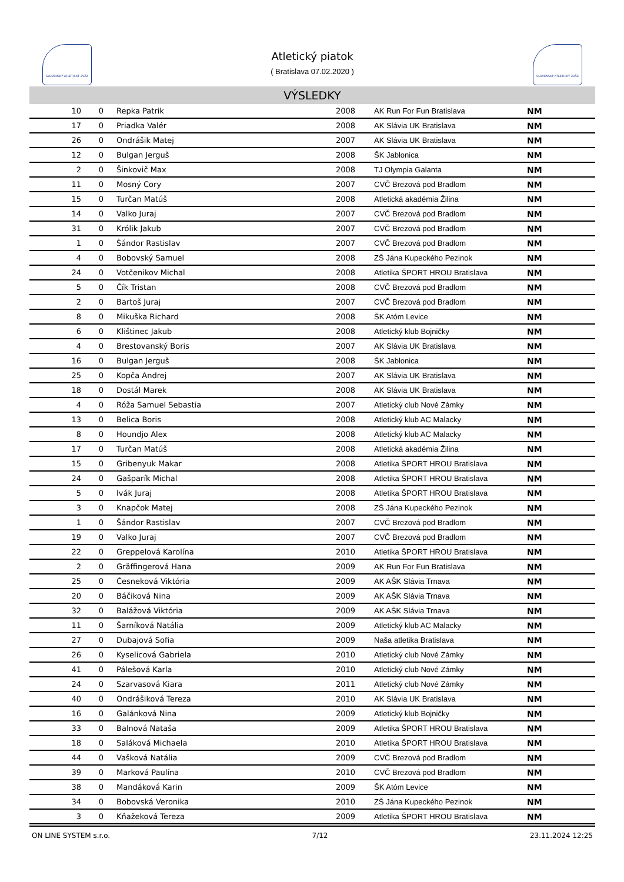SLOVENSKÝ ATLETICKÝ ZVÄZ SLOVENSKÝ ATLETICKÝ ZVÄZ
Atletický piatok
( Bratislava 07.02.2020 )
VÝSLEDKY
| 10 | 0 | Repka Patrik | 2008 | AK Run For Fun Bratislava | NM |
| 17 | 0 | Priadka Valér | 2008 | AK Slávia UK Bratislava | NM |
| 26 | 0 | Ondrášik Matej | 2007 | AK Slávia UK Bratislava | NM |
| 12 | 0 | Bulgan Jerguš | 2008 | ŠK Jablonica | NM |
| 2 | 0 | Šinkovič Max | 2008 | TJ Olympia Galanta | NM |
| 11 | 0 | Mosný Cory | 2007 | CVČ Brezová pod Bradlom | NM |
| 15 | 0 | Turčan Matúš | 2008 | Atletická akadémia Žilina | NM |
| 14 | 0 | Valko Juraj | 2007 | CVČ Brezová pod Bradlom | NM |
| 31 | 0 | Królik Jakub | 2007 | CVČ Brezová pod Bradlom | NM |
| 1 | 0 | Šándor Rastislav | 2007 | CVČ Brezová pod Bradlom | NM |
| 4 | 0 | Bobovský Samuel | 2008 | ZŠ Jána Kupeckého Pezinok | NM |
| 24 | 0 | Votčenikov Michal | 2008 | Atletika ŠPORT HROU Bratislava | NM |
| 5 | 0 | Čík Tristan | 2008 | CVČ Brezová pod Bradlom | NM |
| 2 | 0 | Bartoš Juraj | 2007 | CVČ Brezová pod Bradlom | NM |
| 8 | 0 | Mikuška Richard | 2008 | ŠK Atóm Levice | NM |
| 6 | 0 | Klištinec Jakub | 2008 | Atletický klub Bojničky | NM |
| 4 | 0 | Brestovanský Boris | 2007 | AK Slávia UK Bratislava | NM |
| 16 | 0 | Bulgan Jerguš | 2008 | ŠK Jablonica | NM |
| 25 | 0 | Kopča Andrej | 2007 | AK Slávia UK Bratislava | NM |
| 18 | 0 | Dostál Marek | 2008 | AK Slávia UK Bratislava | NM |
| 4 | 0 | Róža Samuel Sebastia | 2007 | Atletický club Nové Zámky | NM |
| 13 | 0 | Belica Boris | 2008 | Atletický klub AC Malacky | NM |
| 8 | 0 | Houndjo Alex | 2008 | Atletický klub AC Malacky | NM |
| 17 | 0 | Turčan Matúš | 2008 | Atletická akadémia Žilina | NM |
| 15 | 0 | Gribenyuk Makar | 2008 | Atletika ŠPORT HROU Bratislava | NM |
| 24 | 0 | Gašparík Michal | 2008 | Atletika ŠPORT HROU Bratislava | NM |
| 5 | 0 | Ivák Juraj | 2008 | Atletika ŠPORT HROU Bratislava | NM |
| 3 | 0 | Knapčok Matej | 2008 | ZŠ Jána Kupeckého Pezinok | NM |
| 1 | 0 | Šándor Rastislav | 2007 | CVČ Brezová pod Bradlom | NM |
| 19 | 0 | Valko Juraj | 2007 | CVČ Brezová pod Bradlom | NM |
| 22 | 0 | Greppelová Karolína | 2010 | Atletika ŠPORT HROU Bratislava | NM |
| 2 | 0 | Gräffingerová Hana | 2009 | AK Run For Fun Bratislava | NM |
| 25 | 0 | Česneková Viktória | 2009 | AK AŠK Slávia Trnava | NM |
| 20 | 0 | Báčiková Nina | 2009 | AK AŠK Slávia Trnava | NM |
| 32 | 0 | Balážová Viktória | 2009 | AK AŠK Slávia Trnava | NM |
| 11 | 0 | Šarníková Natália | 2009 | Atletický klub AC Malacky | NM |
| 27 | 0 | Dubajová Sofia | 2009 | Naša atletika Bratislava | NM |
| 26 | 0 | Kyselicová Gabriela | 2010 | Atletický club Nové Zámky | NM |
| 41 | 0 | Pálešová Karla | 2010 | Atletický club Nové Zámky | NM |
| 24 | 0 | Szarvasová Kiara | 2011 | Atletický club Nové Zámky | NM |
| 40 | 0 | Ondrášiková Tereza | 2010 | AK Slávia UK Bratislava | NM |
| 16 | 0 | Galánková Nina | 2009 | Atletický klub Bojničky | NM |
| 33 | 0 | Balnová Nataša | 2009 | Atletika ŠPORT HROU Bratislava | NM |
| 18 | 0 | Saláková Michaela | 2010 | Atletika ŠPORT HROU Bratislava | NM |
| 44 | 0 | Vašková Natália | 2009 | CVČ Brezová pod Bradlom | NM |
| 39 | 0 | Marková Paulína | 2010 | CVČ Brezová pod Bradlom | NM |
| 38 | 0 | Mandáková Karin | 2009 | ŠK Atóm Levice | NM |
| 34 | 0 | Bobovská Veronika | 2010 | ZŠ Jána Kupeckého Pezinok | NM |
| 3 | 0 | Kňažeková Tereza | 2009 | Atletika ŠPORT HROU Bratislava | NM |
ON LINE SYSTEM s.r.o. 7/12 23.11.2024 12:25